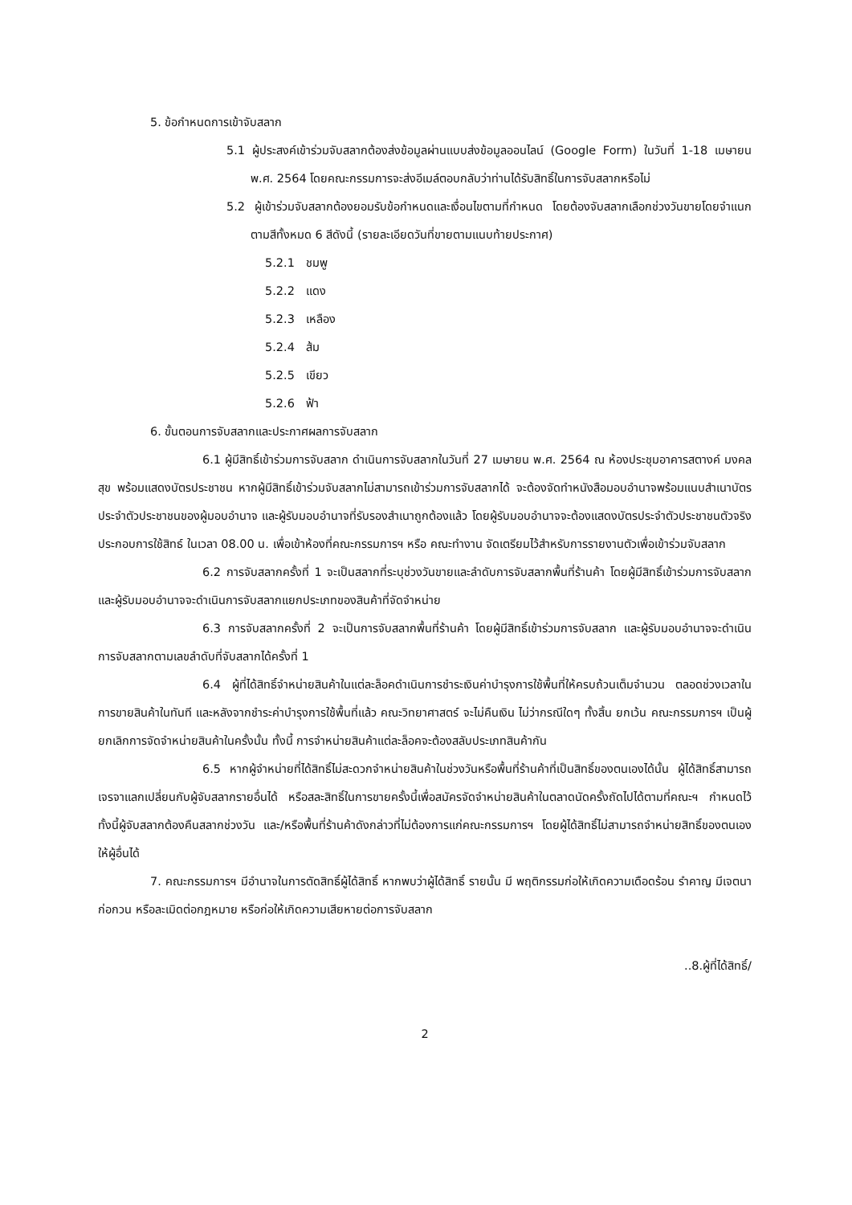5. ข้อกำหนดการเข้าจับสลาก
5.1 ผู้ประสงค์เข้าร่วมจับสลากต้องส่งข้อมูลผ่านแบบส่งข้อมูลออนไลน์ (Google Form) ในวันที่ 1-18 เมษายน พ.ศ. 2564 โดยคณะกรรมการจะส่งอีเมล์ตอบกลับว่าท่านได้รับสิทธิ์ในการจับสลากหรือไม่
5.2 ผู้เข้าร่วมจับสลากต้องยอมรับข้อกำหนดและเงื่อนไขตามที่กำหนด โดยต้องจับสลากเลือกช่วงวันขายโดยจำแนกตามสีทั้งหมด 6 สีดังนี้ (รายละเอียดวันที่ขายตามแนบท้ายประกาศ)
5.2.1 ชมพู
5.2.2 แดง
5.2.3 เหลือง
5.2.4 ส้ม
5.2.5 เขียว
5.2.6 ฟ้า
6. ขั้นตอนการจับสลากและประกาศผลการจับสลาก
6.1 ผู้มีสิทธิ์เข้าร่วมการจับสลาก ดำเนินการจับสลากในวันที่ 27 เมษายน พ.ศ. 2564 ณ ห้องประชุมอาคารสตางค์ มงคลสุข พร้อมแสดงบัตรประชาชน หากผู้มีสิทธิ์เข้าร่วมจับสลากไม่สามารถเข้าร่วมการจับสลากได้ จะต้องจัดทำหนังสือมอบอำนาจพร้อมแนบสำเนาบัตรประจำตัวประชาชนของผู้มอบอำนาจ และผู้รับมอบอำนาจที่รับรองสำเนาถูกต้องแล้ว โดยผู้รับมอบอำนาจจะต้องแสดงบัตรประจำตัวประชาชนตัวจริงประกอบการใช้สิทธ์ ในเวลา 08.00 น. เพื่อเข้าห้องที่คณะกรรมการฯ หรือ คณะทำงาน จัดเตรียมไว้สำหรับการรายงานตัวเพื่อเข้าร่วมจับสลาก
6.2 การจับสลากครั้งที่ 1 จะเป็นสลากที่ระบุช่วงวันขายและลำดับการจับสลากพื้นที่ร้านค้า โดยผู้มีสิทธิ์เข้าร่วมการจับสลาก และผู้รับมอบอำนาจจะดำเนินการจับสลากแยกประเภทของสินค้าที่จัดจำหน่าย
6.3 การจับสลากครั้งที่ 2 จะเป็นการจับสลากพื้นที่ร้านค้า โดยผู้มีสิทธิ์เข้าร่วมการจับสลาก และผู้รับมอบอำนาจจะดำเนินการจับสลากตามเลขลำดับที่จับสลากได้ครั้งที่ 1
6.4 ผู้ที่ได้สิทธิ์จำหน่ายสินค้าในแต่ละล็อคดำเนินการชำระเงินค่าบำรุงการใช้พื้นที่ให้ครบถ้วนเต็มจำนวน ตลอดช่วงเวลาในการขายสินค้าในทันที และหลังจากชำระค่าบำรุงการใช้พื้นที่แล้ว คณะวิทยาศาสตร์ จะไม่คืนเงิน ไม่ว่ากรณีใดๆ ทั้งสิ้น ยกเว้น คณะกรรมการฯ เป็นผู้ยกเลิกการจัดจำหน่ายสินค้าในครั้งนั้น ทั้งนี้ การจำหน่ายสินค้าแต่ละล็อคจะต้องสลับประเภทสินค้ากัน
6.5 หากผู้จำหน่ายที่ได้สิทธิ์ไม่สะดวกจำหน่ายสินค้าในช่วงวันหรือพื้นที่ร้านค้าที่เป็นสิทธิ์ของตนเองได้นั้น ผู้ได้สิทธิ์สามารถเจรจาแลกเปลี่ยนกับผู้จับสลากรายอื่นได้ หรือสละสิทธิ์ในการขายครั้งนี้เพื่อสมัครจัดจำหน่ายสินค้าในตลาดนัดครั้งถัดไปได้ตามที่คณะฯ กำหนดไว้ ทั้งนี้ผู้จับสลากต้องคืนสลากช่วงวัน และ/หรือพื้นที่ร้านค้าดังกล่าวที่ไม่ต้องการแก่คณะกรรมการฯ โดยผู้ได้สิทธิ์ไม่สามารถจำหน่ายสิทธิ์ของตนเองให้ผู้อื่นได้
7. คณะกรรมการฯ มีอำนาจในการตัดสิทธิ์ผู้ได้สิทธิ์ หากพบว่าผู้ได้สิทธิ์ รายนั้น มี พฤติกรรมก่อให้เกิดความเดือดร้อน รำคาญ มีเจตนาก่อกวน หรือละเมิดต่อกฎหมาย หรือก่อให้เกิดความเสียหายต่อการจับสลาก
..8.ผู้ที่ได้สิทธิ์/
2